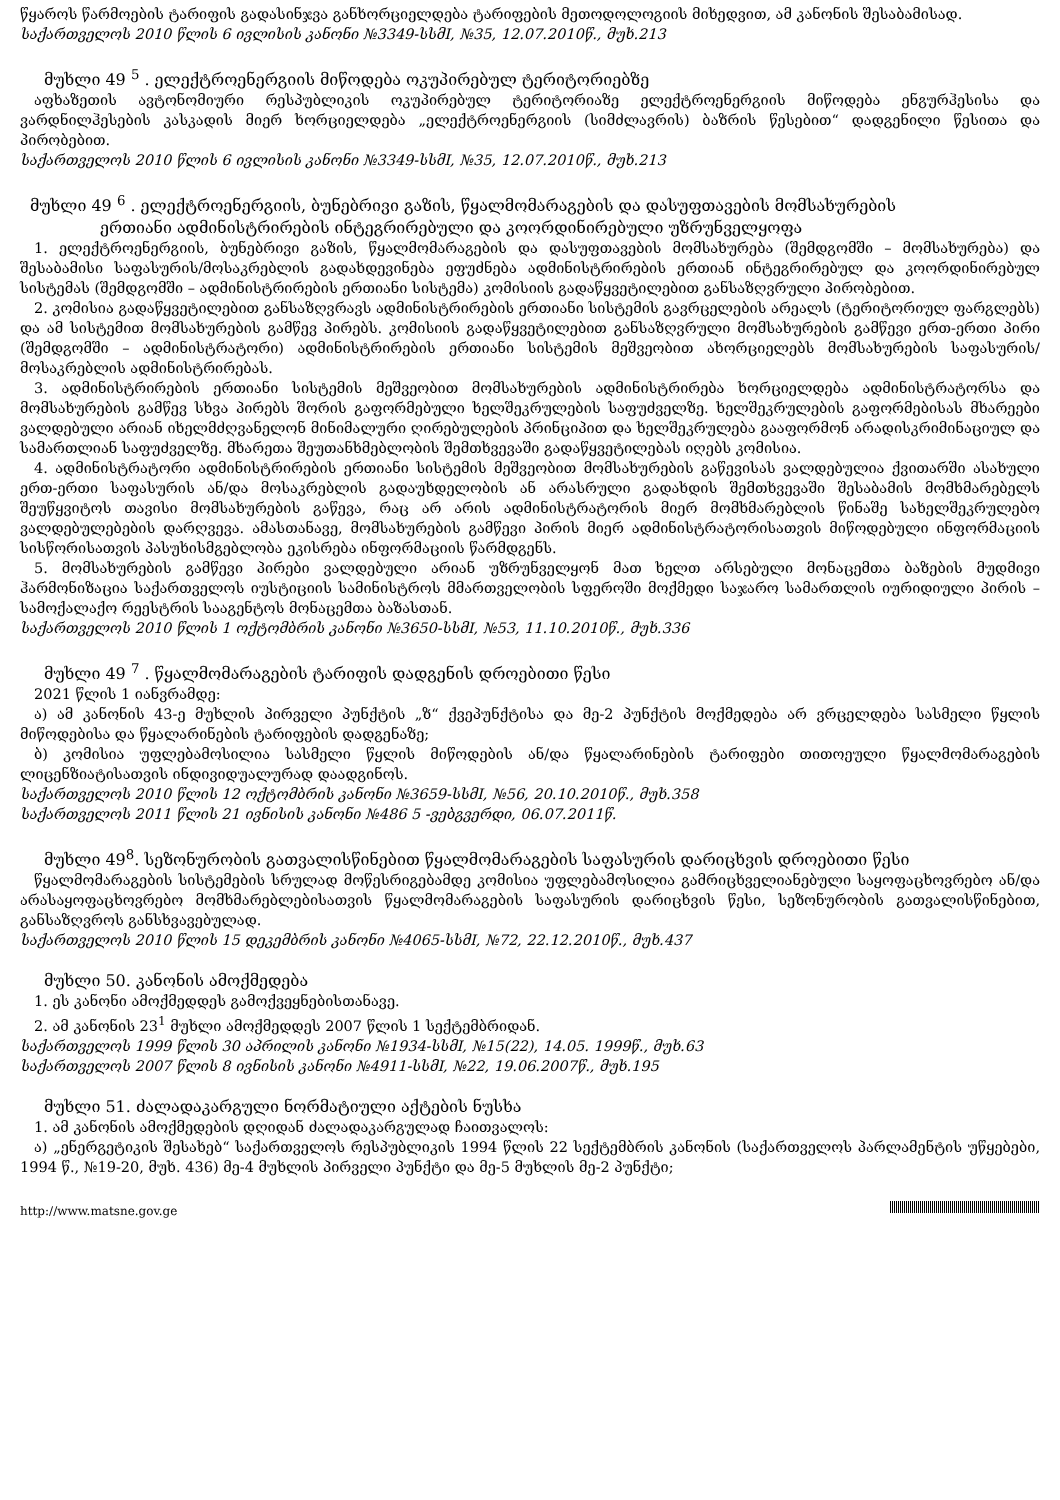წყაროს წარმოების ტარიფის გადასინჯვა განხორციელდება ტარიფების მეთოდოლოგიის მიხედვით, ამ კანონის შესაბამისად.
საქართველოს 2010 წლის 6 ივლისის კანონი №3349-სსმI, №35, 12.07.2010წ., მუხ.213
მუხლი 49 <sup>5</sup> . ელექტროენერგიის მიწოდება ოკუპირებულ ტერიტორიებზე
აფხაზეთის ავტონომიური რესპუბლიკის ოკუპირებულ ტერიტორიაზე ელექტროენერგიის მიწოდება ენგურჰესისა და ვარდნილჰესების კასკადის მიერ ხორციელდება „ელექტროენერგიის (სიმძლავრის) ბაზრის წესებით“ დადგენილი წესითა და პირობებით.
საქართველოს 2010 წლის 6 ივლისის კანონი №3349-სსმI, №35, 12.07.2010წ., მუხ.213
მუხლი 49 <sup>6</sup> . ელექტროენერგიის, ბუნებრივი გაზის, წყალმომარაგების და დასუფთავების მომსახურების
ერთიანი ადმინისტრირების ინტეგრირებული და კოორდინირებული უზრუნველყოფა
1. ელექტროენერგიის, ბუნებრივი გაზის, წყალმომარაგების და დასუფთავების მომსახურება (შემდგომში – მომსახურება) და შესაბამისი საფასურის/მოსაკრებლის გადახდევინება ეფუძნება ადმინისტრირების ერთიან ინტეგრირებულ და კოორდინირებულ სისტემას (შემდგომში – ადმინისტრირების ერთიანი სისტემა) კომისიის გადაწყვეტილებით განსაზღვრული პირობებით.
2. კომისია გადაწყვეტილებით განსაზღვრავს ადმინისტრირების ერთიანი სისტემის გავრცელების არეალს (ტერიტორიულ ფარგლებს) და ამ სისტემით მომსახურების გამწევ პირებს. კომისიის გადაწყვეტილებით განსაზღვრული მომსახურების გამწევი ერთ-ერთი პირი (შემდგომში – ადმინისტრატორი) ადმინისტრირების ერთიანი სისტემის მეშვეობით ახორციელებს მომსახურების საფასურის/მოსაკრებლის ადმინისტრირებას.
3. ადმინისტრირების ერთიანი სისტემის მეშვეობით მომსახურების ადმინისტრირება ხორციელდება ადმინისტრატორსა და მომსახურების გამწევ სხვა პირებს შორის გაფორმებული ხელშეკრულების საფუძველზე. ხელშეკრულების გაფორმებისას მხარეები ვალდებული არიან იხელმძღვანელონ მინიმალური ღირებულების პრინციპით და ხელშეკრულება გააფორმონ არადისკრიმინაციულ და სამართლიან საფუძველზე. მხარეთა შეუთანხმებლობის შემთხვევაში გადაწყვეტილებას იღებს კომისია.
4. ადმინისტრატორი ადმინისტრირების ერთიანი სისტემის მეშვეობით მომსახურების გაწევისას ვალდებულია ქვითარში ასახული ერთ-ერთი საფასურის ან/და მოსაკრებლის გადაუხდელობის ან არასრული გადახდის შემთხვევაში შესაბამის მომხმარებელს შეუწყვიტოს თავისი მომსახურების გაწევა, რაც არ არის ადმინისტრატორის მიერ მომხმარებლის წინაშე სახელშეკრულებო ვალდებულებების დარღვევა. ამასთანავე, მომსახურების გამწევი პირის მიერ ადმინისტრატორისათვის მიწოდებული ინფორმაციის სისწორისათვის პასუხისმგებლობა ეკისრება ინფორმაციის წარმდგენს.
5. მომსახურების გამწევი პირები ვალდებული არიან უზრუნველყონ მათ ხელთ არსებული მონაცემთა ბაზების მუდმივი ჰარმონიზაცია საქართველოს იუსტიციის სამინისტროს მმართველობის სფეროში მოქმედი საჯარო სამართლის იურიდიული პირის – სამოქალაქო რეესტრის სააგენტოს მონაცემთა ბაზასთან.
საქართველოს 2010 წლის 1 ოქტომბრის კანონი №3650-სსმI, №53, 11.10.2010წ., მუხ.336
მუხლი 49 <sup>7</sup> . წყალმომარაგების ტარიფის დადგენის დროებითი წესი
2021 წლის 1 იანვრამდე:
ა) ამ კანონის 43-ე მუხლის პირველი პუნქტის „ზ“ ქვეპუნქტისა და მე-2 პუნქტის მოქმედება არ ვრცელდება სასმელი წყლის მიწოდებისა და წყალარინების ტარიფების დადგენაზე;
ბ) კომისია უფლებამოსილია სასმელი წყლის მიწოდების ან/და წყალარინების ტარიფები თითოეული წყალმომარაგების ლიცენზიატისათვის ინდივიდუალურად დაადგინოს.
საქართველოს 2010 წლის 12 ოქტომბრის კანონი №3659-სსმI, №56, 20.10.2010წ., მუხ.358
საქართველოს 2011 წლის 21 ივნისის კანონი №486 5 -ვებგვერდი, 06.07.2011წ.
მუხლი 49<sup>8</sup>. სეზონურობის გათვალისწინებით წყალმომარაგების საფასურის დარიცხვის დროებითი წესი
წყალმომარაგების სისტემების სრულად მოწესრიგებამდე კომისია უფლებამოსილია გამრიცხველიანებული საყოფაცხოვრებო ან/და არასაყოფაცხოვრებო მომხმარებლებისათვის წყალმომარაგების საფასურის დარიცხვის წესი, სეზონურობის გათვალისწინებით, განსაზღვროს განსხვავებულად.
საქართველოს 2010 წლის 15 დეკემბრის კანონი №4065-სსმI, №72, 22.12.2010წ., მუხ.437
მუხლი 50. კანონის ამოქმედება
1. ეს კანონი ამოქმედდეს გამოქვეყნებისთანავე.
2. ამ კანონის 23<sup>1</sup> მუხლი ამოქმედდეს 2007 წლის 1 სექტემბრიდან.
საქართველოს 1999 წლის 30 აპრილის კანონი №1934-სსმI, №15(22), 14.05. 1999წ., მუხ.63
საქართველოს 2007 წლის 8 ივნისის კანონი №4911-სსმI, №22, 19.06.2007წ., მუხ.195
მუხლი 51. ძალადაკარგული ნორმატიული აქტების ნუსხა
1. ამ კანონის ამოქმედების დღიდან ძალადაკარგულად ჩაითვალოს:
ა) „ენერგეტიკის შესახებ“ საქართველოს რესპუბლიკის 1994 წლის 22 სექტემბრის კანონის (საქართველოს პარლამენტის უწყებები, 1994 წ., №19-20, მუხ. 436) მე-4 მუხლის პირველი პუნქტი და მე-5 მუხლის მე-2 პუნქტი;
http://www.matsne.gov.ge